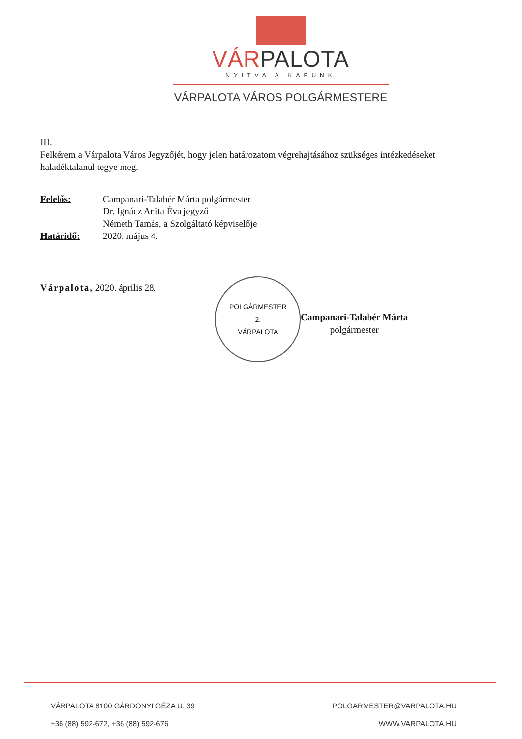VÁRPALOTA
NYITVA A KAPUNK
VÁRPALOTA VÁROS POLGÁRMESTERE
III.
Felkérem a Várpalota Város Jegyzőjét, hogy jelen határozatom végrehajtásához szükséges intézkedéseket haladéktalanul tegye meg.
Felelős: Campanari-Talabér Márta polgármester
Dr. Ignácz Anita Éva jegyző
Németh Tamás, a Szolgáltató képviselője
Határidő: 2020. május 4.
Várpalota, 2020. április 28.
POLGÁRMESTER
2.
VÁRPALOTA
Campanari-Talabér Márta
polgármester
VÁRPALOTA 8100 GÁRDONYI GÉZA U. 39
+36 (88) 592-672, +36 (88) 592-676
POLGARMESTER@VARPALOTA.HU
WWW.VARPALOTA.HU